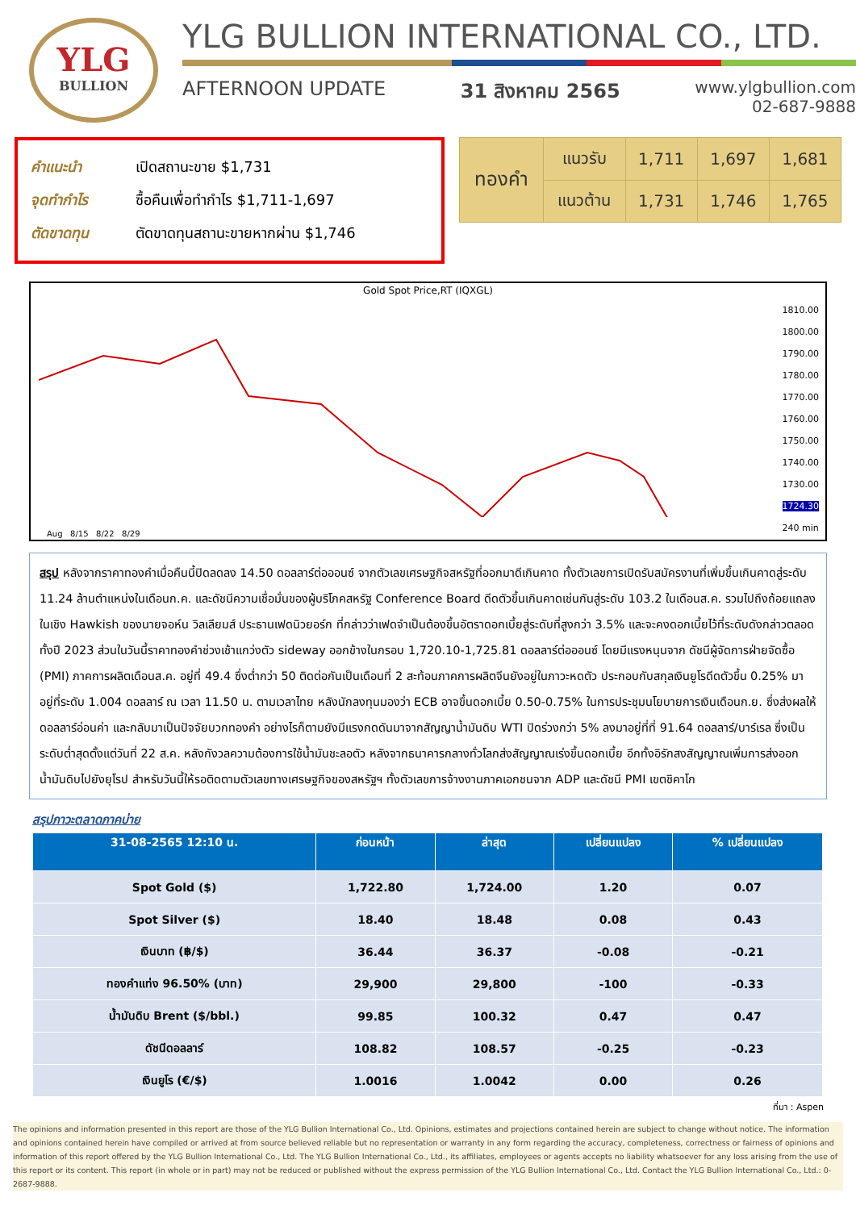YLG
BULLION
YLG BULLION INTERNATIONAL CO., LTD.
AFTERNOON UPDATE 31 สิงหาคม 2565 www.ylgbullion.com
02-687-9888
คำแนะนำ เปิดสถานะขาย $1,731
จุดทำกำไร ซื้อคืนเพื่อทำกำไร $1,711-1,697
ตัดขาดทุน ตัดขาดทุนสถานะขายหากผ่าน $1,746
| ทองคำ | แนวรับ | 1,711 | 1,697 | 1,681 |
| | แนวต้าน | 1,731 | 1,746 | 1,765 |
Gold Spot Price,RT (IQXGL)
1810.00
1800.00
1790.00
1780.00
1770.00
1760.00
1750.00
1740.00
1730.00
1724.30
240 min
Aug 8/15 8/22 8/29
สรุป หลังจากราคาทองคำเมื่อคืนนี้ปิดลดลง 14.50 ดอลลาร์ต่อออนซ์ จากตัวเลขเศรษฐกิจสหรัฐที่ออกมาดีเกินคาด ทั้งตัวเลขการเปิดรับสมัครงานที่เพิ่มขึ้นเกินคาดสู่ระดับ 11.24 ล้านตำแหน่งในเดือนก.ค. และดัชนีความเชื่อมั่นของผู้บริโภคสหรัฐ Conference Board ดีดตัวขึ้นเกินคาดเช่นกันสู่ระดับ 103.2 ในเดือนส.ค. รวมไปถึงถ้อยแถลงในเชิง Hawkish ของนายจอห์น วิลเลียมส์ ประธานเฟดนิวยอร์ก ที่กล่าวว่าเฟดจำเป็นต้องขึ้นอัตราดอกเบี้ยสู่ระดับที่สูงกว่า 3.5% และจะคงดอกเบี้ยไว้ที่ระดับดังกล่าวตลอดทั้งปี 2023 ส่วนในวันนี้ราคาทองคำช่วงเช้าแกว่งตัว sideway ออกข้างในกรอบ 1,720.10-1,725.81 ดอลลาร์ต่อออนซ์ โดยมีแรงหนุนจาก ดัชนีผู้จัดการฝ่ายจัดซื้อ (PMI) ภาคการผลิตเดือนส.ค. อยู่ที่ 49.4 ซึ่งต่ำกว่า 50 ติดต่อกันเป็นเดือนที่ 2 สะท้อนภาคการผลิตจีนยังอยู่ในภาวะหดตัว ประกอบกับสกุลเงินยูโรดีดตัวขึ้น 0.25% มาอยู่ที่ระดับ 1.004 ดอลลาร์ ณ เวลา 11.50 น. ตามเวลาไทย หลังนักลงทุนมองว่า ECB อาจขึ้นดอกเบี้ย 0.50-0.75% ในการประชุมนโยบายการเงินเดือนก.ย. ซึ่งส่งผลให้ดอลลาร์อ่อนค่า และกลับมาเป็นปัจจัยบวกทองคำ อย่างไรก็ตามยังมีแรงกดดันมาจากสัญญาน้ำมันดิบ WTI ปิดร่วงกว่า 5% ลงมาอยู่ที่ที่ 91.64 ดอลลาร์/บาร์เรล ซึ่งเป็นระดับต่ำสุดตั้งแต่วันที่ 22 ส.ค. หลังกังวลความต้องการใช้น้ำมันชะลอตัว หลังจากธนาคารกลางทั่วโลกส่งสัญญาณเร่งขึ้นดอกเบี้ย อีกทั้งอิรักสงสัญญาณเพิ่มการส่งออกน้ำมันดิบไปยังยุโรป สำหรับวันนี้ให้รอติดตามตัวเลขทางเศรษฐกิจของสหรัฐฯ ทั้งตัวเลขการจ้างงานภาคเอกชนจาก ADP และดัชนี PMI เขตชิคาโก
สรุปภาวะตลาดภาคบ่าย
| 31-08-2565 12:10 น. | ก่อนหน้า | ล่าสุด | เปลี่ยนแปลง | % เปลี่ยนแปลง |
| --- | --- | --- | --- | --- |
| Spot Gold ($) | 1,722.80 | 1,724.00 | 1.20 | 0.07 |
| Spot Silver ($) | 18.40 | 18.48 | 0.08 | 0.43 |
| เงินบาท (฿/$) | 36.44 | 36.37 | -0.08 | -0.21 |
| ทองคำแท่ง 96.50% (บาท) | 29,900 | 29,800 | -100 | -0.33 |
| น้ำมันดิบ Brent ($/bbl.) | 99.85 | 100.32 | 0.47 | 0.47 |
| ดัชนีดอลลาร์ | 108.82 | 108.57 | -0.25 | -0.23 |
| เงินยูโร (€/$) | 1.0016 | 1.0042 | 0.00 | 0.26 |
ที่มา : Aspen
The opinions and information presented in this report are those of the YLG Bullion International Co., Ltd. Opinions, estimates and projections contained herein are subject to change without notice. The information and opinions contained herein have compiled or arrived at from source believed reliable but no representation or warranty in any form regarding the accuracy, completeness, correctness or fairness of opinions and information of this report offered by the YLG Bullion International Co., Ltd. The YLG Bullion International Co., Ltd., its affiliates, employees or agents accepts no liability whatsoever for any loss arising from the use of this report or its content. This report (in whole or in part) may not be reduced or published without the express permission of the YLG Bullion International Co., Ltd. Contact the YLG Bullion International Co., Ltd.: 0-2687-9888.